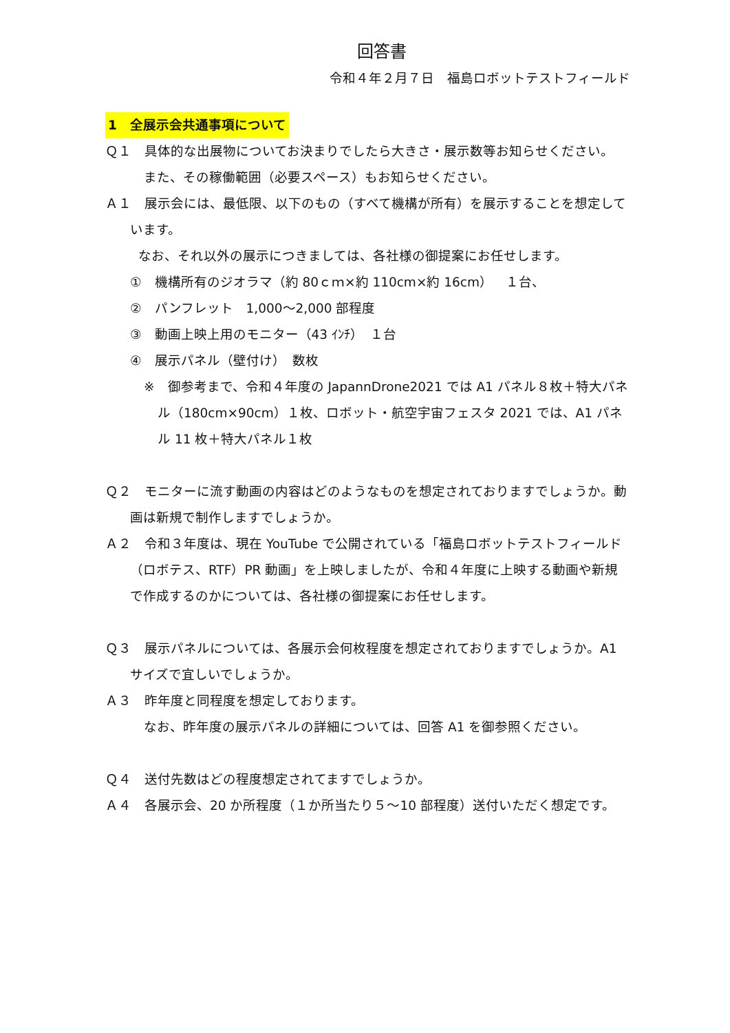回答書
令和４年２月７日　福島ロボットテストフィールド
1　全展示会共通事項について
Ｑ１　具体的な出展物についてお決まりでしたら大きさ・展示数等お知らせください。
また、その稼働範囲（必要スペース）もお知らせください。
Ａ１　展示会には、最低限、以下のもの（すべて機構が所有）を展示することを想定しています。
なお、それ以外の展示につきましては、各社様の御提案にお任せします。
①　機構所有のジオラマ（約 80ｃｍ×約 110cm×約 16cm）　１台、
②　パンフレット　1,000～2,000 部程度
③　動画上映上用のモニター（43 ｲﾝﾁ）　１台
④　展示パネル（壁付け）　数枚
※　御参考まで、令和４年度の JapannDrone2021 では A1 パネル８枚＋特大パネル（180cm×90cm）１枚、ロボット・航空宇宙フェスタ 2021 では、A1 パネル 11 枚＋特大パネル１枚
Ｑ２　モニターに流す動画の内容はどのようなものを想定されておりますでしょうか。動画は新規で制作しますでしょうか。
Ａ２　令和３年度は、現在 YouTube で公開されている「福島ロボットテストフィールド（ロボテス、RTF）PR 動画」を上映しましたが、令和４年度に上映する動画や新規で作成するのかについては、各社様の御提案にお任せします。
Ｑ３　展示パネルについては、各展示会何枚程度を想定されておりますでしょうか。A1 サイズで宜しいでしょうか。
Ａ３　昨年度と同程度を想定しております。
なお、昨年度の展示パネルの詳細については、回答 A1 を御参照ください。
Ｑ４　送付先数はどの程度想定されてますでしょうか。
Ａ４　各展示会、20 か所程度（１か所当たり５～10 部程度）送付いただく想定です。